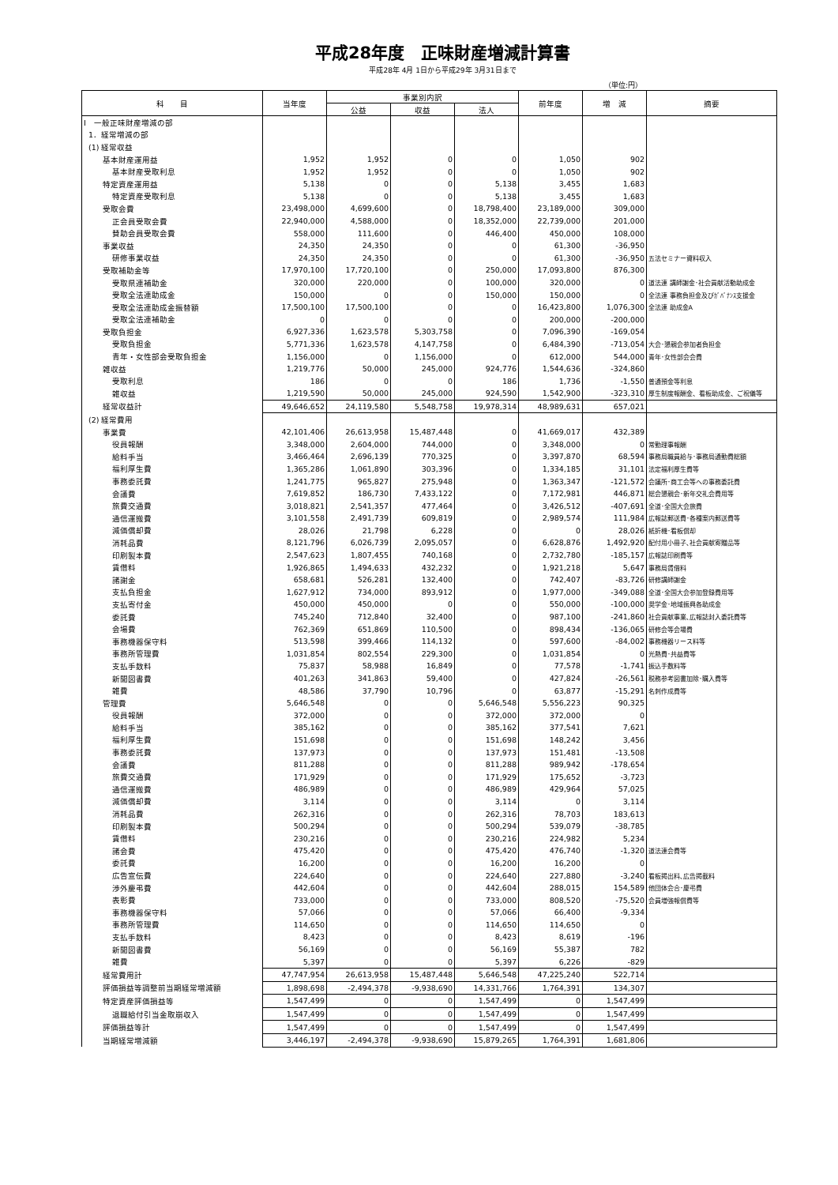平成28年度　正味財産増減計算書
平成28年 4月 1日から平成29年 3月31日まで
（単位:円）
| 科 目 | 当年度 | 事業別内訳 | | | 前年度 | 増 減 | 摘要 |
| --- | --- | --- | --- | --- | --- | --- | --- |
| | | 公益 | 収益 | 法人 | | | |
| Ⅰ 一般正味財産増減の部 | | | | | | | |
| 1．経常増減の部 | | | | | | | |
| (1) 経常収益 | | | | | | | |
| 基本財産運用益 | 1,952 | 1,952 | 0 | 0 | 1,050 | 902 | |
| 基本財産受取利息 | 1,952 | 1,952 | 0 | 0 | 1,050 | 902 | |
| 特定資産運用益 | 5,138 | 0 | 0 | 5,138 | 3,455 | 1,683 | |
| 特定資産受取利息 | 5,138 | 0 | 0 | 5,138 | 3,455 | 1,683 | |
| 受取会費 | 23,498,000 | 4,699,600 | 0 | 18,798,400 | 23,189,000 | 309,000 | |
| 正会員受取会費 | 22,940,000 | 4,588,000 | 0 | 18,352,000 | 22,739,000 | 201,000 | |
| 賛助会員受取会費 | 558,000 | 111,600 | 0 | 446,400 | 450,000 | 108,000 | |
| 事業収益 | 24,350 | 24,350 | 0 | 0 | 61,300 | -36,950 | |
| 研修事業収益 | 24,350 | 24,350 | 0 | 0 | 61,300 | -36,950 | 五法セミナー資料収入 |
| 受取補助金等 | 17,970,100 | 17,720,100 | 0 | 250,000 | 17,093,800 | 876,300 | |
| 受取県連補助金 | 320,000 | 220,000 | 0 | 100,000 | 320,000 | 0 | 道法連 講師謝金･社会貢献活動助成金 |
| 受取全法連助成金 | 150,000 | 0 | 0 | 150,000 | 150,000 | 0 | 全法連 事務負担金及びｶﾞﾊﾞﾅﾝｽ支援金 |
| 受取全法連助成金振替額 | 17,500,100 | 17,500,100 | 0 | 0 | 16,423,800 | 1,076,300 | 全法連 助成金A |
| 受取全法連補助金 | 0 | 0 | 0 | 0 | 200,000 | -200,000 | |
| 受取負担金 | 6,927,336 | 1,623,578 | 5,303,758 | 0 | 7,096,390 | -169,054 | |
| 受取負担金 | 5,771,336 | 1,623,578 | 4,147,758 | 0 | 6,484,390 | -713,054 | 大会･懇親会参加者負担金 |
| 青年・女性部会受取負担金 | 1,156,000 | 0 | 1,156,000 | 0 | 612,000 | 544,000 | 青年･女性部会会費 |
| 雑収益 | 1,219,776 | 50,000 | 245,000 | 924,776 | 1,544,636 | -324,860 | |
| 受取利息 | 186 | 0 | 0 | 186 | 1,736 | -1,550 | 普通預金等利息 |
| 雑収益 | 1,219,590 | 50,000 | 245,000 | 924,590 | 1,542,900 | -323,310 | 厚生制度報酬金、看板助成金、ご祝儀等 |
| 経常収益計 | 49,646,652 | 24,119,580 | 5,548,758 | 19,978,314 | 48,989,631 | 657,021 | |
| (2) 経常費用 | | | | | | | |
| 事業費 | 42,101,406 | 26,613,958 | 15,487,448 | 0 | 41,669,017 | 432,389 | |
| 役員報酬 | 3,348,000 | 2,604,000 | 744,000 | 0 | 3,348,000 | 0 | 常勤理事報酬 |
| 給料手当 | 3,466,464 | 2,696,139 | 770,325 | 0 | 3,397,870 | 68,594 | 事務局職員給与･事務局通勤費総額 |
| 福利厚生費 | 1,365,286 | 1,061,890 | 303,396 | 0 | 1,334,185 | 31,101 | 法定福利厚生費等 |
| 事務委託費 | 1,241,775 | 965,827 | 275,948 | 0 | 1,363,347 | -121,572 | 会議所･商工会等への事務委託費 |
| 会議費 | 7,619,852 | 186,730 | 7,433,122 | 0 | 7,172,981 | 446,871 | 総会懇親会･新年交礼会費用等 |
| 旅費交通費 | 3,018,821 | 2,541,357 | 477,464 | 0 | 3,426,512 | -407,691 | 全道･全国大会旅費 |
| 通信運搬費 | 3,101,558 | 2,491,739 | 609,819 | 0 | 2,989,574 | 111,984 | 広報誌郵送費･各種案内郵送費等 |
| 減価償却費 | 28,026 | 21,798 | 6,228 | 0 | 0 | 28,026 | 紙折機･看板償却 |
| 消耗品費 | 8,121,796 | 6,026,739 | 2,095,057 | 0 | 6,628,876 | 1,492,920 | 配付用小冊子､社会貢献寄贈品等 |
| 印刷製本費 | 2,547,623 | 1,807,455 | 740,168 | 0 | 2,732,780 | -185,157 | 広報誌印刷費等 |
| 賃借料 | 1,926,865 | 1,494,633 | 432,232 | 0 | 1,921,218 | 5,647 | 事務局賃借料 |
| 諸謝金 | 658,681 | 526,281 | 132,400 | 0 | 742,407 | -83,726 | 研修講師謝金 |
| 支払負担金 | 1,627,912 | 734,000 | 893,912 | 0 | 1,977,000 | -349,088 | 全道･全国大会参加登録費用等 |
| 支払寄付金 | 450,000 | 450,000 | 0 | 0 | 550,000 | -100,000 | 奨学金･地域振興各助成金 |
| 委託費 | 745,240 | 712,840 | 32,400 | 0 | 987,100 | -241,860 | 社会貢献事業､広報誌封入委託費等 |
| 会場費 | 762,369 | 651,869 | 110,500 | 0 | 898,434 | -136,065 | 研修会等会場費 |
| 事務機器保守料 | 513,598 | 399,466 | 114,132 | 0 | 597,600 | -84,002 | 事務機器リース料等 |
| 事務所管理費 | 1,031,854 | 802,554 | 229,300 | 0 | 1,031,854 | 0 | 光熱費･共益費等 |
| 支払手数料 | 75,837 | 58,988 | 16,849 | 0 | 77,578 | -1,741 | 振込手数料等 |
| 新聞図書費 | 401,263 | 341,863 | 59,400 | 0 | 427,824 | -26,561 | 税務参考図書加除･購入費等 |
| 雑費 | 48,586 | 37,790 | 10,796 | 0 | 63,877 | -15,291 | 名刺作成費等 |
| 管理費 | 5,646,548 | 0 | 0 | 5,646,548 | 5,556,223 | 90,325 | |
| 役員報酬 | 372,000 | 0 | 0 | 372,000 | 372,000 | 0 | |
| 給料手当 | 385,162 | 0 | 0 | 385,162 | 377,541 | 7,621 | |
| 福利厚生費 | 151,698 | 0 | 0 | 151,698 | 148,242 | 3,456 | |
| 事務委託費 | 137,973 | 0 | 0 | 137,973 | 151,481 | -13,508 | |
| 会議費 | 811,288 | 0 | 0 | 811,288 | 989,942 | -178,654 | |
| 旅費交通費 | 171,929 | 0 | 0 | 171,929 | 175,652 | -3,723 | |
| 通信運搬費 | 486,989 | 0 | 0 | 486,989 | 429,964 | 57,025 | |
| 減価償却費 | 3,114 | 0 | 0 | 3,114 | 0 | 3,114 | |
| 消耗品費 | 262,316 | 0 | 0 | 262,316 | 78,703 | 183,613 | |
| 印刷製本費 | 500,294 | 0 | 0 | 500,294 | 539,079 | -38,785 | |
| 賃借料 | 230,216 | 0 | 0 | 230,216 | 224,982 | 5,234 | |
| 諸会費 | 475,420 | 0 | 0 | 475,420 | 476,740 | -1,320 | 道法連会費等 |
| 委託費 | 16,200 | 0 | 0 | 16,200 | 16,200 | 0 | |
| 広告宣伝費 | 224,640 | 0 | 0 | 224,640 | 227,880 | -3,240 | 看板掲出料､広告掲載料 |
| 渉外慶弔費 | 442,604 | 0 | 0 | 442,604 | 288,015 | 154,589 | 他団体会合･慶弔費 |
| 表彰費 | 733,000 | 0 | 0 | 733,000 | 808,520 | -75,520 | 会員増強報償費等 |
| 事務機器保守料 | 57,066 | 0 | 0 | 57,066 | 66,400 | -9,334 | |
| 事務所管理費 | 114,650 | 0 | 0 | 114,650 | 114,650 | 0 | |
| 支払手数料 | 8,423 | 0 | 0 | 8,423 | 8,619 | -196 | |
| 新聞図書費 | 56,169 | 0 | 0 | 56,169 | 55,387 | 782 | |
| 雑費 | 5,397 | 0 | 0 | 5,397 | 6,226 | -829 | |
| 経常費用計 | 47,747,954 | 26,613,958 | 15,487,448 | 5,646,548 | 47,225,240 | 522,714 | |
| 評価損益等調整前当期経常増減額 | 1,898,698 | -2,494,378 | -9,938,690 | 14,331,766 | 1,764,391 | 134,307 | |
| 特定資産評価損益等 | 1,547,499 | 0 | 0 | 1,547,499 | 0 | 1,547,499 | |
| 退職給付引当金取崩収入 | 1,547,499 | 0 | 0 | 1,547,499 | 0 | 1,547,499 | |
| 評価損益等計 | 1,547,499 | 0 | 0 | 1,547,499 | 0 | 1,547,499 | |
| 当期経常増減額 | 3,446,197 | -2,494,378 | -9,938,690 | 15,879,265 | 1,764,391 | 1,681,806 | |